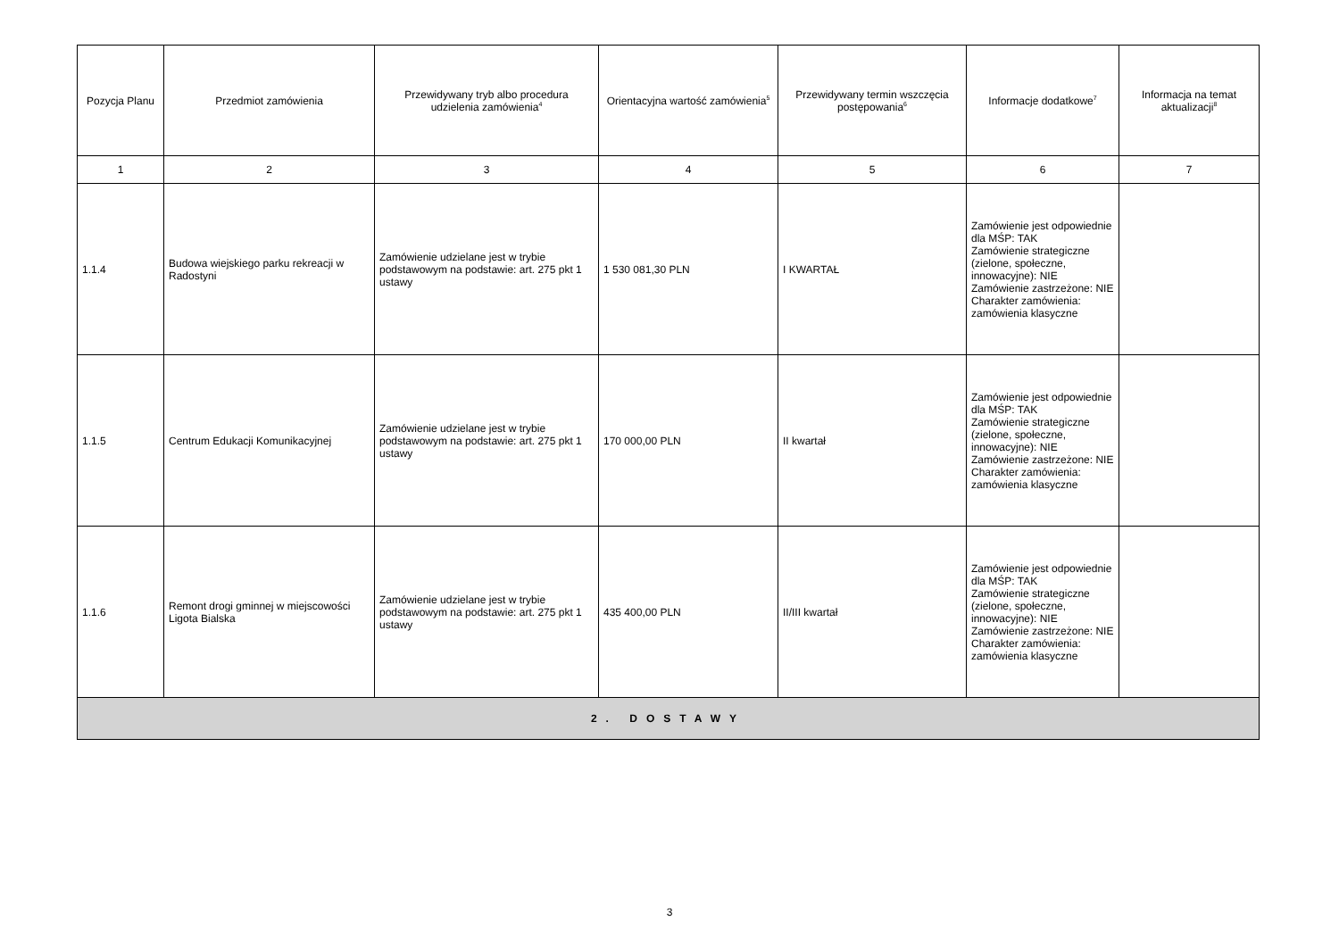| Pozycja Planu | Przedmiot zamówienia | Przewidywany tryb albo procedura udzielenia zamówienia<sup>4</sup> | Orientacyjna wartość zamówienia<sup>5</sup> | Przewidywany termin wszczęcia postępowania<sup>6</sup> | Informacje dodatkowe<sup>7</sup> | Informacja na temat aktualizacji<sup>8</sup> |
| --- | --- | --- | --- | --- | --- | --- |
| 1 | 2 | 3 | 4 | 5 | 6 | 7 |
| 1.1.4 | Budowa wiejskiego parku rekreacji w Radostyni | Zamówienie udzielane jest w trybie podstawowym na podstawie: art. 275 pkt 1 ustawy | 1 530 081,30 PLN | I KWARTAŁ | Zamówienie jest odpowiednie dla MŚP: TAK Zamówienie strategiczne (zielone, społeczne, innowacyjne): NIE Zamówienie zastrzeżone: NIE Charakter zamówienia: zamówienia klasyczne | |
| 1.1.5 | Centrum Edukacji Komunikacyjnej | Zamówienie udzielane jest w trybie podstawowym na podstawie: art. 275 pkt 1 ustawy | 170 000,00 PLN | II kwartał | Zamówienie jest odpowiednie dla MŚP: TAK Zamówienie strategiczne (zielone, społeczne, innowacyjne): NIE Zamówienie zastrzeżone: NIE Charakter zamówienia: zamówienia klasyczne | |
| 1.1.6 | Remont drogi gminnej w miejscowości Ligota Bialska | Zamówienie udzielane jest w trybie podstawowym na podstawie: art. 275 pkt 1 ustawy | 435 400,00 PLN | II/III kwartał | Zamówienie jest odpowiednie dla MŚP: TAK Zamówienie strategiczne (zielone, społeczne, innowacyjne): NIE Zamówienie zastrzeżone: NIE Charakter zamówienia: zamówienia klasyczne | |
| 2. DOSTAWY | | | | | | |
3